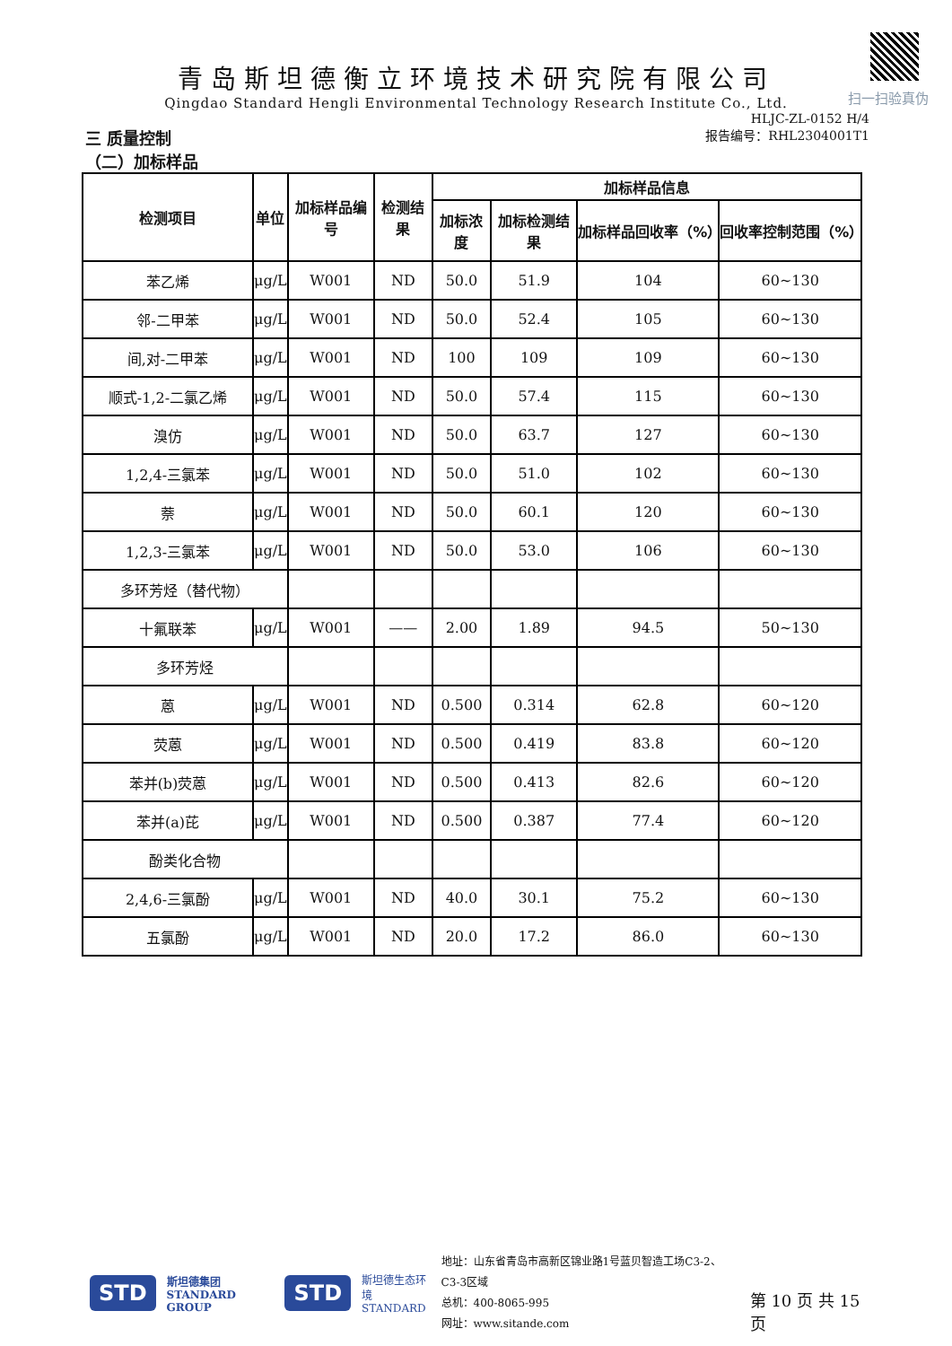扫一扫验真伪
青岛斯坦德衡立环境技术研究院有限公司
Qingdao Standard Hengli Environmental Technology Research Institute Co., Ltd.
三 质量控制
（二）加标样品
HLJC-ZL-0152 H/4
报告编号：RHL2304001T1
| 检测项目 | 单位 | 加标样品编号 | 检测结果 | 加标样品信息 | | | |
| --- | --- | --- | --- | --- | --- | --- | --- |
| | | | | 加标浓度 | 加标检测结果 | 加标样品回收率（%） | 回收率控制范围（%） |
| 苯乙烯 | μg/L | W001 | ND | 50.0 | 51.9 | 104 | 60~130 |
| 邻-二甲苯 | μg/L | W001 | ND | 50.0 | 52.4 | 105 | 60~130 |
| 间,对-二甲苯 | μg/L | W001 | ND | 100 | 109 | 109 | 60~130 |
| 顺式-1,2-二氯乙烯 | μg/L | W001 | ND | 50.0 | 57.4 | 115 | 60~130 |
| 溴仿 | μg/L | W001 | ND | 50.0 | 63.7 | 127 | 60~130 |
| 1,2,4-三氯苯 | μg/L | W001 | ND | 50.0 | 51.0 | 102 | 60~130 |
| 萘 | μg/L | W001 | ND | 50.0 | 60.1 | 120 | 60~130 |
| 1,2,3-三氯苯 | μg/L | W001 | ND | 50.0 | 53.0 | 106 | 60~130 |
| 多环芳烃（替代物） | | | | | | | |
| 十氟联苯 | μg/L | W001 | —— | 2.00 | 1.89 | 94.5 | 50~130 |
| 多环芳烃 | | | | | | | |
| 蒽 | μg/L | W001 | ND | 0.500 | 0.314 | 62.8 | 60~120 |
| 荧蒽 | μg/L | W001 | ND | 0.500 | 0.419 | 83.8 | 60~120 |
| 苯并(b)荧蒽 | μg/L | W001 | ND | 0.500 | 0.413 | 82.6 | 60~120 |
| 苯并(a)芘 | μg/L | W001 | ND | 0.500 | 0.387 | 77.4 | 60~120 |
| 酚类化合物 | | | | | | | |
| 2,4,6-三氯酚 | μg/L | W001 | ND | 40.0 | 30.1 | 75.2 | 60~130 |
| 五氯酚 | μg/L | W001 | ND | 20.0 | 17.2 | 86.0 | 60~130 |
STD 斯坦德集团
STANDARD GROUP STD 斯坦德生态环境
STANDARD 地址：山东省青岛市高新区锦业路1号蓝贝智造工场C3-2、C3-3区域
总机：400-8065-995
网址：www.sitande.com 第 10 页 共 15 页